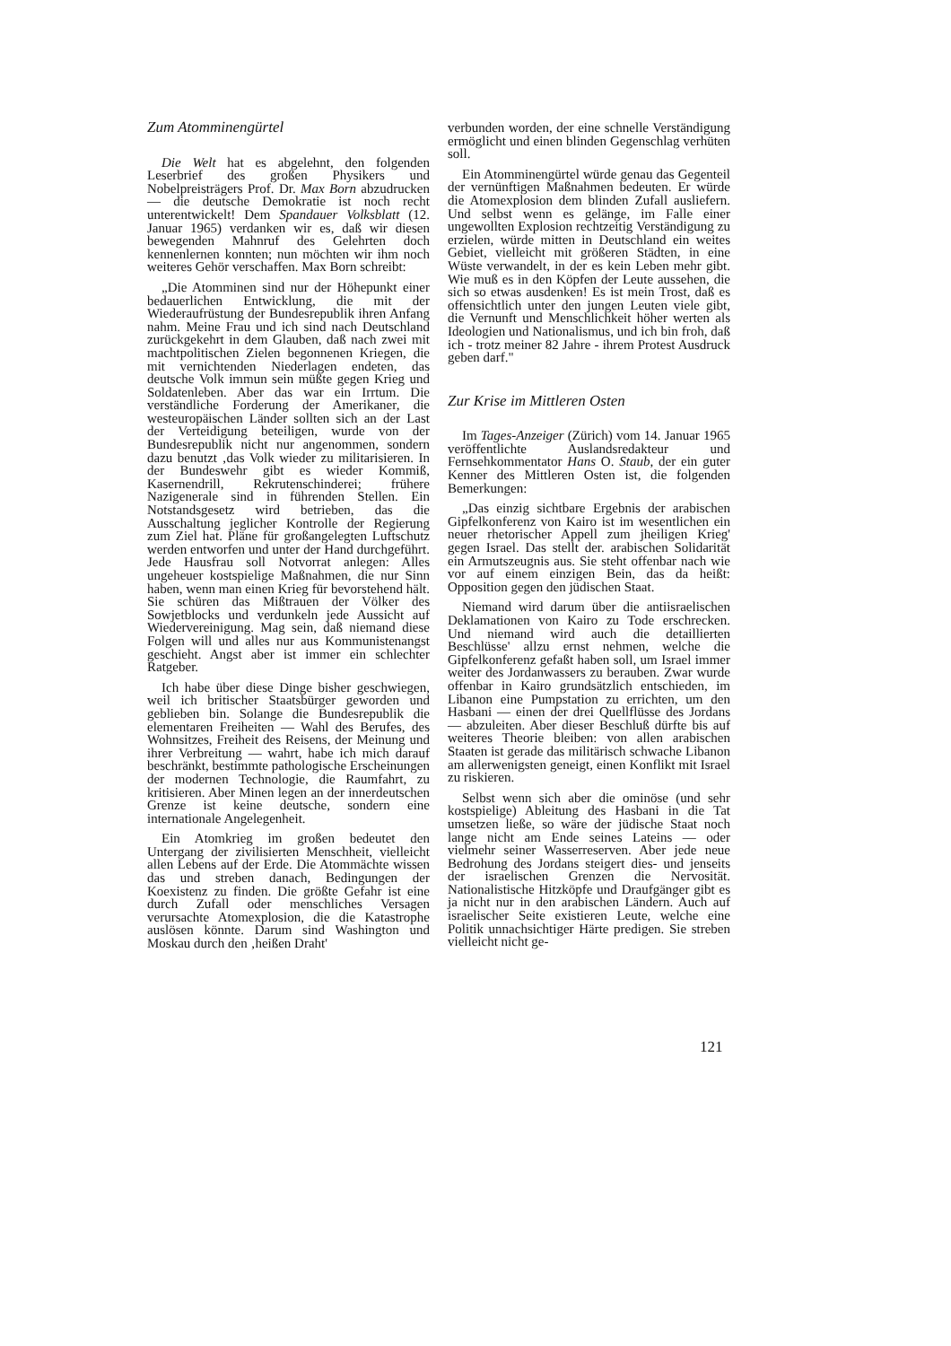Zum Atomminengürtel
Die Welt hat es abgelehnt, den folgenden Leserbrief des großen Physikers und Nobelpreisträgers Prof. Dr. Max Born abzudrucken — die deutsche Demokratie ist noch recht unterentwickelt! Dem Spandauer Volksblatt (12. Januar 1965) verdanken wir es, daß wir diesen bewegenden Mahnruf des Gelehrten doch kennenlernen konnten; nun möchten wir ihm noch weiteres Gehör verschaffen. Max Born schreibt:
„Die Atomminen sind nur der Höhepunkt einer bedauerlichen Entwicklung, die mit der Wiederaufrüstung der Bundesrepublik ihren Anfang nahm. Meine Frau und ich sind nach Deutschland zurückgekehrt in dem Glauben, daß nach zwei mit machtpolitischen Zielen begonnenen Kriegen, die mit vernichtenden Niederlagen endeten, das deutsche Volk immun sein müßte gegen Krieg und Soldatenleben. Aber das war ein Irrtum. Die verständliche Forderung der Amerikaner, die westeuropäischen Länder sollten sich an der Last der Verteidigung beteiligen, wurde von der Bundesrepublik nicht nur angenommen, sondern dazu benutzt ‚das Volk wieder zu militarisieren. In der Bundeswehr gibt es wieder Kommiß, Kasernendrill, Rekrutenschinderei; frühere Nazigenerale sind in führenden Stellen. Ein Notstandsgesetz wird betrieben, das die Ausschaltung jeglicher Kontrolle der Regierung zum Ziel hat. Pläne für großangelegten Luftschutz werden entworfen und unter der Hand durchgeführt. Jede Hausfrau soll Notvorrat anlegen: Alles ungeheuer kostspielige Maßnahmen, die nur Sinn haben, wenn man einen Krieg für bevorstehend hält. Sie schüren das Mißtrauen der Völker des Sowjetblocks und verdunkeln jede Aussicht auf Wiedervereinigung. Mag sein, daß niemand diese Folgen will und alles nur aus Kommunistenangst geschieht. Angst aber ist immer ein schlechter Ratgeber.
Ich habe über diese Dinge bisher geschwiegen, weil ich britischer Staatsbürger geworden und geblieben bin. Solange die Bundesrepublik die elementaren Freiheiten — Wahl des Berufes, des Wohnsitzes, Freiheit des Reisens, der Meinung und ihrer Verbreitung — wahrt, habe ich mich darauf beschränkt, bestimmte pathologische Erscheinungen der modernen Technologie, die Raumfahrt, zu kritisieren. Aber Minen legen an der innerdeutschen Grenze ist keine deutsche, sondern eine internationale Angelegenheit.
Ein Atomkrieg im großen bedeutet den Untergang der zivilisierten Menschheit, vielleicht allen Lebens auf der Erde. Die Atommächte wissen das und streben danach, Bedingungen der Koexistenz zu finden. Die größte Gefahr ist eine durch Zufall oder menschliches Versagen verursachte Atomexplosion, die die Katastrophe auslösen könnte. Darum sind Washington und Moskau durch den ‚heißen Draht'
verbunden worden, der eine schnelle Verständigung ermöglicht und einen blinden Gegenschlag verhüten soll.
Ein Atomminengürtel würde genau das Gegenteil der vernünftigen Maßnahmen bedeuten. Er würde die Atomexplosion dem blinden Zufall ausliefern. Und selbst wenn es gelänge, im Falle einer ungewollten Explosion rechtzeitig Verständigung zu erzielen, würde mitten in Deutschland ein weites Gebiet, vielleicht mit größeren Städten, in eine Wüste verwandelt, in der es kein Leben mehr gibt. Wie muß es in den Köpfen der Leute aussehen, die sich so etwas ausdenken! Es ist mein Trost, daß es offensichtlich unter den jungen Leuten viele gibt, die Vernunft und Menschlichkeit höher werten als Ideologien und Nationalismus, und ich bin froh, daß ich - trotz meiner 82 Jahre - ihrem Protest Ausdruck geben darf."
Zur Krise im Mittleren Osten
Im Tages-Anzeiger (Zürich) vom 14. Januar 1965 veröffentlichte Auslandsredakteur und Fernsehkommentator Hans O. Staub, der ein guter Kenner des Mittleren Osten ist, die folgenden Bemerkungen:
„Das einzig sichtbare Ergebnis der arabischen Gipfelkonferenz von Kairo ist im wesentlichen ein neuer rhetorischer Appell zum jheiligen Krieg' gegen Israel. Das stellt der. arabischen Solidarität ein Armutszeugnis aus. Sie steht offenbar nach wie vor auf einem einzigen Bein, das da heißt: Opposition gegen den jüdischen Staat.
Niemand wird darum über die antiisraelischen Deklamationen von Kairo zu Tode erschrecken. Und niemand wird auch die detaillierten Beschlüsse' allzu ernst nehmen, welche die Gipfelkonferenz gefaßt haben soll, um Israel immer weiter des Jordanwassers zu berauben. Zwar wurde offenbar in Kairo grundsätzlich entschieden, im Libanon eine Pumpstation zu errichten, um den Hasbani — einen der drei Quellflüsse des Jordans — abzuleiten. Aber dieser Beschluß dürfte bis auf weiteres Theorie bleiben: von allen arabischen Staaten ist gerade das militärisch schwache Libanon am allerwenigsten geneigt, einen Konflikt mit Israel zu riskieren.
Selbst wenn sich aber die ominöse (und sehr kostspielige) Ableitung des Hasbani in die Tat umsetzen ließe, so wäre der jüdische Staat noch lange nicht am Ende seines Lateins — oder vielmehr seiner Wasserreserven. Aber jede neue Bedrohung des Jordans steigert dies- und jenseits der israelischen Grenzen die Nervosität. Nationalistische Hitzköpfe und Draufgänger gibt es ja nicht nur in den arabischen Ländern. Auch auf israelischer Seite existieren Leute, welche eine Politik unnachsichtiger Härte predigen. Sie streben vielleicht nicht ge-
121